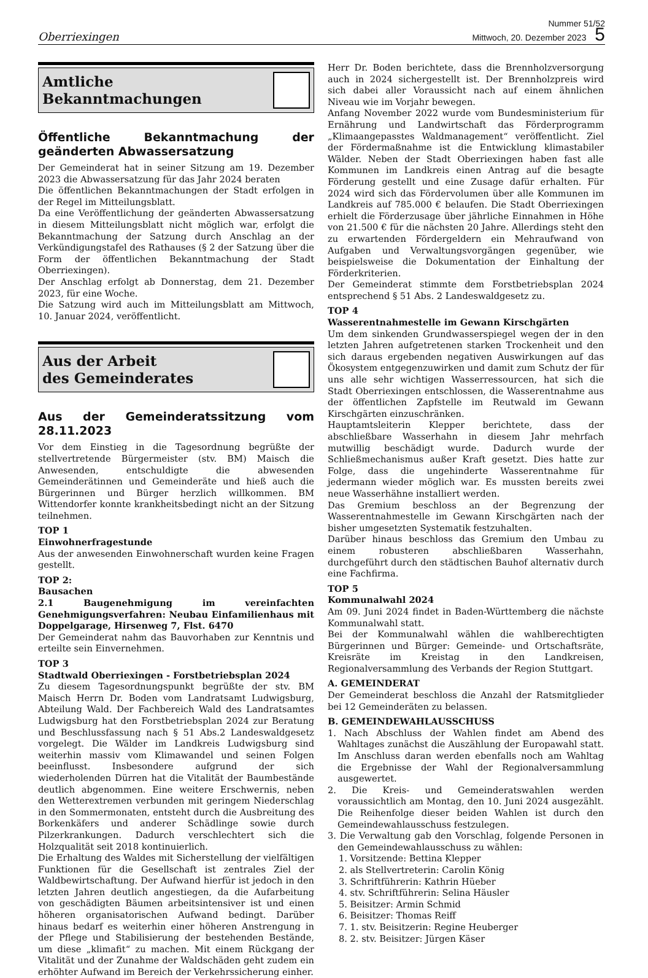Oberriexingen
Nummer 51/52
Mittwoch, 20. Dezember 2023 5
Amtliche
Bekanntmachungen
Öffentliche Bekanntmachung der geänderten Abwassersatzung
Der Gemeinderat hat in seiner Sitzung am 19. Dezember 2023 die Abwassersatzung für das Jahr 2024 beraten
Die öffentlichen Bekanntmachungen der Stadt erfolgen in der Regel im Mitteilungsblatt.
Da eine Veröffentlichung der geänderten Abwassersatzung in diesem Mitteilungsblatt nicht möglich war, erfolgt die Bekanntmachung der Satzung durch Anschlag an der Verkündigungstafel des Rathauses (§ 2 der Satzung über die Form der öffentlichen Bekanntmachung der Stadt Oberriexingen).
Der Anschlag erfolgt ab Donnerstag, dem 21. Dezember 2023, für eine Woche.
Die Satzung wird auch im Mitteilungsblatt am Mittwoch, 10. Januar 2024, veröffentlicht.
Aus der Arbeit
des Gemeinderates
Aus der Gemeinderatssitzung vom 28.11.2023
Vor dem Einstieg in die Tagesordnung begrüßte der stellvertretende Bürgermeister (stv. BM) Maisch die Anwesenden, entschuldigte die abwesenden Gemeinderätinnen und Gemeinderäte und hieß auch die Bürgerinnen und Bürger herzlich willkommen. BM Wittendorfer konnte krankheitsbedingt nicht an der Sitzung teilnehmen.
TOP 1
Einwohnerfragestunde
Aus der anwesenden Einwohnerschaft wurden keine Fragen gestellt.
TOP 2:
Bausachen
2.1 Baugenehmigung im vereinfachten Genehmigungsverfahren: Neubau Einfamilienhaus mit Doppelgarage, Hirsenweg 7, Flst. 6470
Der Gemeinderat nahm das Bauvorhaben zur Kenntnis und erteilte sein Einvernehmen.
TOP 3
Stadtwald Oberriexingen - Forstbetriebsplan 2024
Zu diesem Tagesordnungspunkt begrüßte der stv. BM Maisch Herrn Dr. Boden vom Landratsamt Ludwigsburg, Abteilung Wald. Der Fachbereich Wald des Landratsamtes Ludwigsburg hat den Forstbetriebsplan 2024 zur Beratung und Beschlussfassung nach § 51 Abs.2 Landeswaldgesetz vorgelegt. Die Wälder im Landkreis Ludwigsburg sind weiterhin massiv vom Klimawandel und seinen Folgen beeinflusst. Insbesondere aufgrund der sich wiederholenden Dürren hat die Vitalität der Baumbestände deutlich abgenommen. Eine weitere Erschwernis, neben den Wetterextremen verbunden mit geringem Niederschlag in den Sommermonaten, entsteht durch die Ausbreitung des Borkenkäfers und anderer Schädlinge sowie durch Pilzerkrankungen. Dadurch verschlechtert sich die Holzqualität seit 2018 kontinuierlich.
Die Erhaltung des Waldes mit Sicherstellung der vielfältigen Funktionen für die Gesellschaft ist zentrales Ziel der Waldbewirtschaftung. Der Aufwand hierfür ist jedoch in den letzten Jahren deutlich angestiegen, da die Aufarbeitung von geschädigten Bäumen arbeitsintensiver ist und einen höheren organisatorischen Aufwand bedingt. Darüber hinaus bedarf es weiterhin einer höheren Anstrengung in der Pflege und Stabilisierung der bestehenden Bestände, um diese „klimafit“ zu machen. Mit einem Rückgang der Vitalität und der Zunahme der Waldschäden geht zudem ein erhöhter Aufwand im Bereich der Verkehrssicherung einher.
Herr Dr. Boden berichtete, dass die Brennholzversorgung auch in 2024 sichergestellt ist. Der Brennholzpreis wird sich dabei aller Voraussicht nach auf einem ähnlichen Niveau wie im Vorjahr bewegen.
Anfang November 2022 wurde vom Bundesministerium für Ernährung und Landwirtschaft das Förderprogramm „Klimaangepasstes Waldmanagement“ veröffentlicht. Ziel der Fördermaßnahme ist die Entwicklung klimastabiler Wälder. Neben der Stadt Oberriexingen haben fast alle Kommunen im Landkreis einen Antrag auf die besagte Förderung gestellt und eine Zusage dafür erhalten. Für 2024 wird sich das Fördervolumen über alle Kommunen im Landkreis auf 785.000 € belaufen. Die Stadt Oberriexingen erhielt die Förderzusage über jährliche Einnahmen in Höhe von 21.500 € für die nächsten 20 Jahre. Allerdings steht den zu erwartenden Fördergeldern ein Mehraufwand von Aufgaben und Verwaltungsvorgängen gegenüber, wie beispielsweise die Dokumentation der Einhaltung der Förderkriterien.
Der Gemeinderat stimmte dem Forstbetriebsplan 2024 entsprechend § 51 Abs. 2 Landeswaldgesetz zu.
TOP 4
Wasserentnahmestelle im Gewann Kirschgärten
Um dem sinkenden Grundwasserspiegel wegen der in den letzten Jahren aufgetretenen starken Trockenheit und den sich daraus ergebenden negativen Auswirkungen auf das Ökosystem entgegenzuwirken und damit zum Schutz der für uns alle sehr wichtigen Wasserressourcen, hat sich die Stadt Oberriexingen entschlossen, die Wasserentnahme aus der öffentlichen Zapfstelle im Reutwald im Gewann Kirschgärten einzuschränken.
Hauptamtsleiterin Klepper berichtete, dass der abschließbare Wasserhahn in diesem Jahr mehrfach mutwillig beschädigt wurde. Dadurch wurde der Schließmechanismus außer Kraft gesetzt. Dies hatte zur Folge, dass die ungehinderte Wasserentnahme für jedermann wieder möglich war. Es mussten bereits zwei neue Wasserhähne installiert werden.
Das Gremium beschloss an der Begrenzung der Wasserentnahmestelle im Gewann Kirschgärten nach der bisher umgesetzten Systematik festzuhalten.
Darüber hinaus beschloss das Gremium den Umbau zu einem robusteren abschließbaren Wasserhahn, durchgeführt durch den städtischen Bauhof alternativ durch eine Fachfirma.
TOP 5
Kommunalwahl 2024
Am 09. Juni 2024 findet in Baden-Württemberg die nächste Kommunalwahl statt.
Bei der Kommunalwahl wählen die wahlberechtigten Bürgerinnen und Bürger: Gemeinde- und Ortschaftsräte, Kreisräte im Kreistag in den Landkreisen, Regionalversammlung des Verbands der Region Stuttgart.
A. GEMEINDERAT
Der Gemeinderat beschloss die Anzahl der Ratsmitglieder bei 12 Gemeinderäten zu belassen.
B. GEMEINDEWAHLAUSSCHUSS
1. Nach Abschluss der Wahlen findet am Abend des Wahltages zunächst die Auszählung der Europawahl statt. Im Anschluss daran werden ebenfalls noch am Wahltag die Ergebnisse der Wahl der Regionalversammlung ausgewertet.
2. Die Kreis- und Gemeinderatswahlen werden voraussichtlich am Montag, den 10. Juni 2024 ausgezählt. Die Reihenfolge dieser beiden Wahlen ist durch den Gemeindewahlausschuss festzulegen.
3. Die Verwaltung gab den Vorschlag, folgende Personen in den Gemeindewahlausschuss zu wählen:
1. Vorsitzende: Bettina Klepper
2. als Stellvertreterin: Carolin König
3. Schriftführerin: Kathrin Hüeber
4. stv. Schriftführerin: Selina Häusler
5. Beisitzer: Armin Schmid
6. Beisitzer: Thomas Reiff
7. 1. stv. Beisitzerin: Regine Heuberger
8. 2. stv. Beisitzer: Jürgen Käser